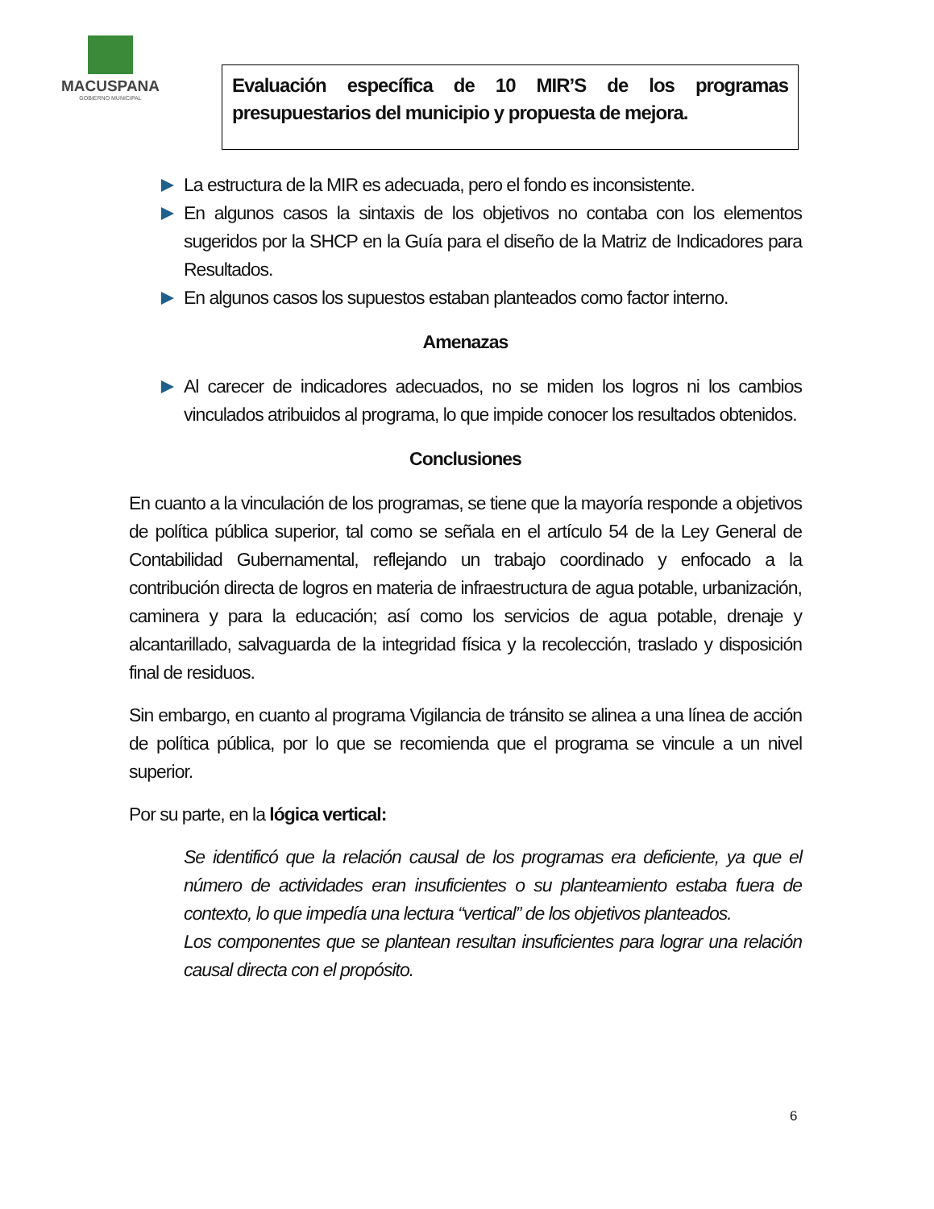MACUSPANA
GOBIERNO MUNICIPAL
Evaluación específica de 10 MIR’S de los programas presupuestarios del municipio y propuesta de mejora.
La estructura de la MIR es adecuada, pero el fondo es inconsistente.
En algunos casos la sintaxis de los objetivos no contaba con los elementos sugeridos por la SHCP en la Guía para el diseño de la Matriz de Indicadores para Resultados.
En algunos casos los supuestos estaban planteados como factor interno.
Amenazas
Al carecer de indicadores adecuados, no se miden los logros ni los cambios vinculados atribuidos al programa, lo que impide conocer los resultados obtenidos.
Conclusiones
En cuanto a la vinculación de los programas, se tiene que la mayoría responde a objetivos de política pública superior, tal como se señala en el artículo 54 de la Ley General de Contabilidad Gubernamental, reflejando un trabajo coordinado y enfocado a la contribución directa de logros en materia de infraestructura de agua potable, urbanización, caminera y para la educación; así como los servicios de agua potable, drenaje y alcantarillado, salvaguarda de la integridad física y la recolección, traslado y disposición final de residuos.
Sin embargo, en cuanto al programa Vigilancia de tránsito se alinea a una línea de acción de política pública, por lo que se recomienda que el programa se vincule a un nivel superior.
Por su parte, en la lógica vertical:
Se identificó que la relación causal de los programas era deficiente, ya que el número de actividades eran insuficientes o su planteamiento estaba fuera de contexto, lo que impedía una lectura “vertical” de los objetivos planteados.
Los componentes que se plantean resultan insuficientes para lograr una relación causal directa con el propósito.
6